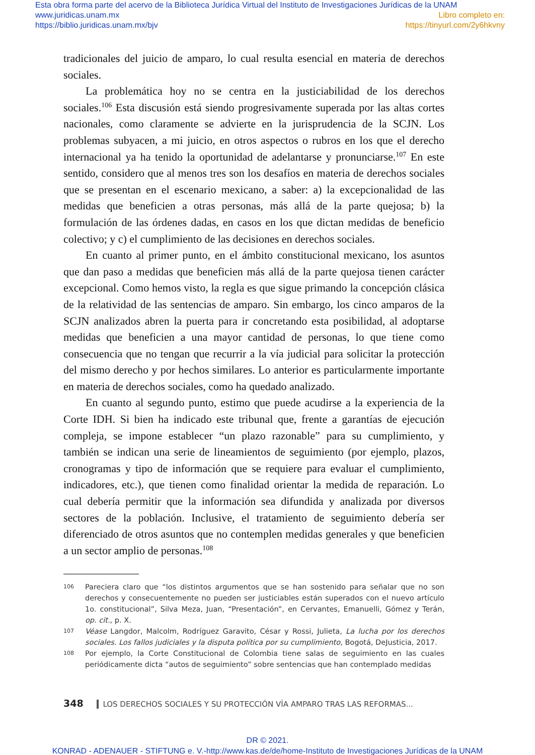Esta obra forma parte del acervo de la Biblioteca Jurídica Virtual del Instituto de Investigaciones Jurídicas de la UNAM
www.juridicas.unam.mx Libro completo en:
https://biblio.juridicas.unam.mx/bjv https://tinyurl.com/2y6hkvny
tradicionales del juicio de amparo, lo cual resulta esencial en materia de derechos sociales.
La problemática hoy no se centra en la justiciabilidad de los derechos sociales.<sup>106</sup> Esta discusión está siendo progresivamente superada por las altas cortes nacionales, como claramente se advierte en la jurisprudencia de la SCJN. Los problemas subyacen, a mi juicio, en otros aspectos o rubros en los que el derecho internacional ya ha tenido la oportunidad de adelantarse y pronunciarse.<sup>107</sup> En este sentido, considero que al menos tres son los desafíos en materia de derechos sociales que se presentan en el escenario mexicano, a saber: a) la excepcionalidad de las medidas que beneficien a otras personas, más allá de la parte quejosa; b) la formulación de las órdenes dadas, en casos en los que dictan medidas de beneficio colectivo; y c) el cumplimiento de las decisiones en derechos sociales.
En cuanto al primer punto, en el ámbito constitucional mexicano, los asuntos que dan paso a medidas que beneficien más allá de la parte quejosa tienen carácter excepcional. Como hemos visto, la regla es que sigue primando la concepción clásica de la relatividad de las sentencias de amparo. Sin embargo, los cinco amparos de la SCJN analizados abren la puerta para ir concretando esta posibilidad, al adoptarse medidas que beneficien a una mayor cantidad de personas, lo que tiene como consecuencia que no tengan que recurrir a la vía judicial para solicitar la protección del mismo derecho y por hechos similares. Lo anterior es particularmente importante en materia de derechos sociales, como ha quedado analizado.
En cuanto al segundo punto, estimo que puede acudirse a la experiencia de la Corte IDH. Si bien ha indicado este tribunal que, frente a garantías de ejecución compleja, se impone establecer “un plazo razonable” para su cumplimiento, y también se indican una serie de lineamientos de seguimiento (por ejemplo, plazos, cronogramas y tipo de información que se requiere para evaluar el cumplimiento, indicadores, etc.), que tienen como finalidad orientar la medida de reparación. Lo cual debería permitir que la información sea difundida y analizada por diversos sectores de la población. Inclusive, el tratamiento de seguimiento debería ser diferenciado de otros asuntos que no contemplen medidas generales y que beneficien a un sector amplio de personas.<sup>108</sup>
106 Pareciera claro que “los distintos argumentos que se han sostenido para señalar que no son derechos y consecuentemente no pueden ser justiciables están superados con el nuevo artículo 1o. constitucional”, Silva Meza, Juan, “Presentación”, en Cervantes, Emanuelli, Gómez y Terán, op. cit., p. X.
107 Véase Langdor, Malcolm, Rodríguez Garavito, César y Rossi, Julieta, La lucha por los derechos sociales. Los fallos judiciales y la disputa política por su cumplimiento, Bogotá, DeJusticia, 2017.
108 Por ejemplo, la Corte Constitucional de Colombia tiene salas de seguimiento en las cuales periódicamente dicta “autos de seguimiento” sobre sentencias que han contemplado medidas
348 LOS DERECHOS SOCIALES Y SU PROTECCIÓN VÍA AMPARO TRAS LAS REFORMAS...
DR © 2021.
KONRAD - ADENAUER - STIFTUNG e. V.-http://www.kas.de/de/home-Instituto de Investigaciones Jurídicas de la UNAM